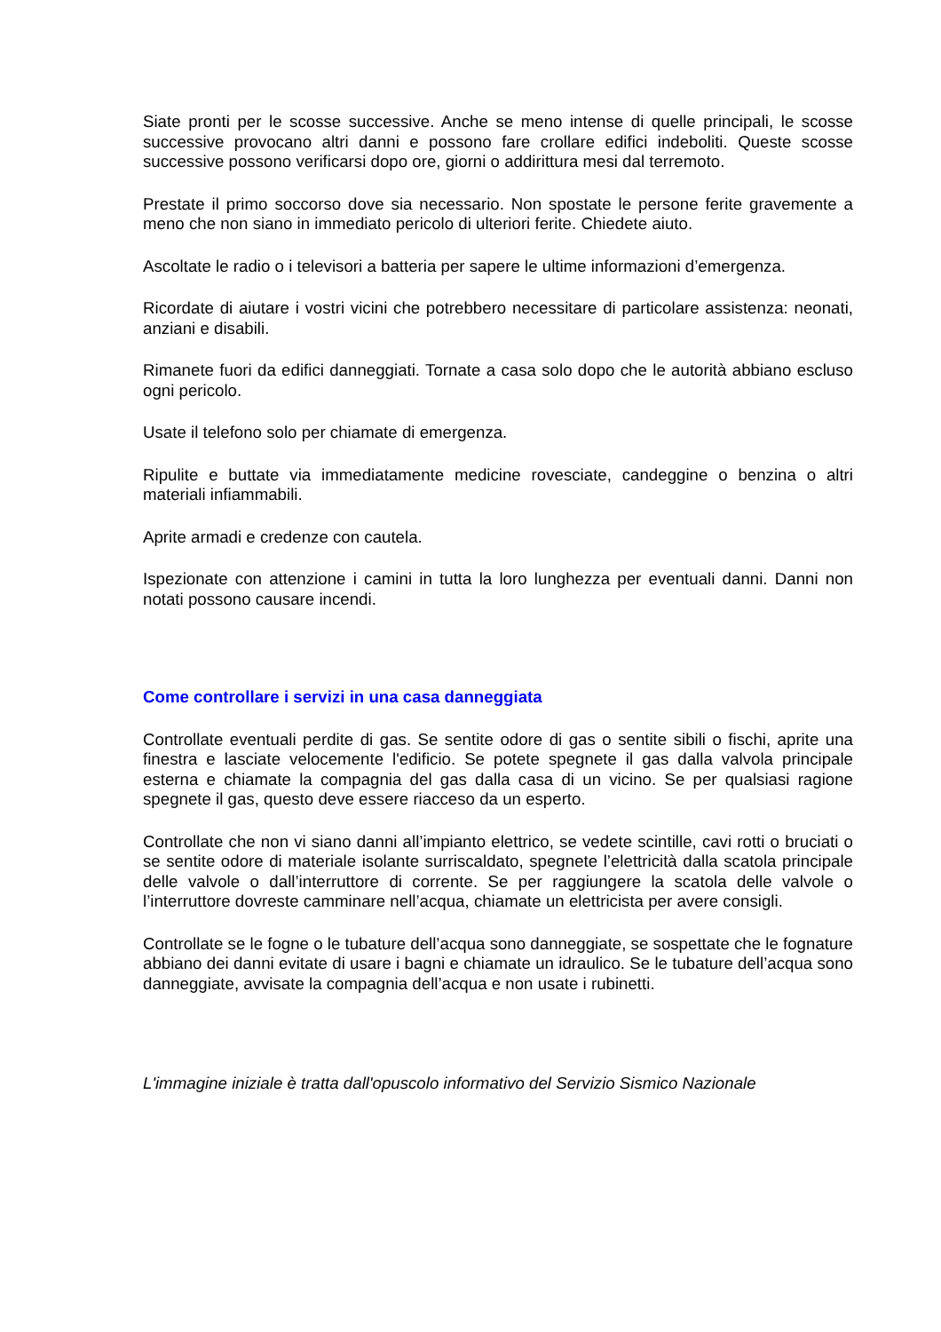Siate pronti per le scosse successive. Anche se meno intense di quelle principali, le scosse successive provocano altri danni e possono fare crollare edifici indeboliti. Queste scosse successive possono verificarsi dopo ore, giorni o addirittura mesi dal terremoto.
Prestate il primo soccorso dove sia necessario. Non spostate le persone ferite gravemente a meno che non siano in immediato pericolo di ulteriori ferite. Chiedete aiuto.
Ascoltate le radio o i televisori a batteria per sapere le ultime informazioni d’emergenza.
Ricordate di aiutare i vostri vicini che potrebbero necessitare di particolare assistenza: neonati, anziani e disabili.
Rimanete fuori da edifici danneggiati. Tornate a casa solo dopo che le autorità abbiano escluso ogni pericolo.
Usate il telefono solo per chiamate di emergenza.
Ripulite e buttate via immediatamente medicine rovesciate, candeggine o benzina o altri materiali infiammabili.
Aprite armadi e credenze con cautela.
Ispezionate con attenzione i camini in tutta la loro lunghezza per eventuali danni. Danni non notati possono causare incendi.
Come controllare i servizi in una casa danneggiata
Controllate eventuali perdite di gas. Se sentite odore di gas o sentite sibili o fischi, aprite una finestra e lasciate velocemente l'edificio. Se potete spegnete il gas dalla valvola principale esterna e chiamate la compagnia del gas dalla casa di un vicino. Se per qualsiasi ragione spegnete il gas, questo deve essere riacceso da un esperto.
Controllate che non vi siano danni all’impianto elettrico, se vedete scintille, cavi rotti o bruciati o se sentite odore di materiale isolante surriscaldato, spegnete l’elettricità dalla scatola principale delle valvole o dall’interruttore di corrente. Se per raggiungere la scatola delle valvole o l’interruttore dovreste camminare nell’acqua, chiamate un elettricista per avere consigli.
Controllate se le fogne o le tubature dell’acqua sono danneggiate, se sospettate che le fognature abbiano dei danni evitate di usare i bagni e chiamate un idraulico. Se le tubature dell’acqua sono danneggiate, avvisate la compagnia dell’acqua e non usate i rubinetti.
L'immagine iniziale è tratta dall'opuscolo informativo del Servizio Sismico Nazionale